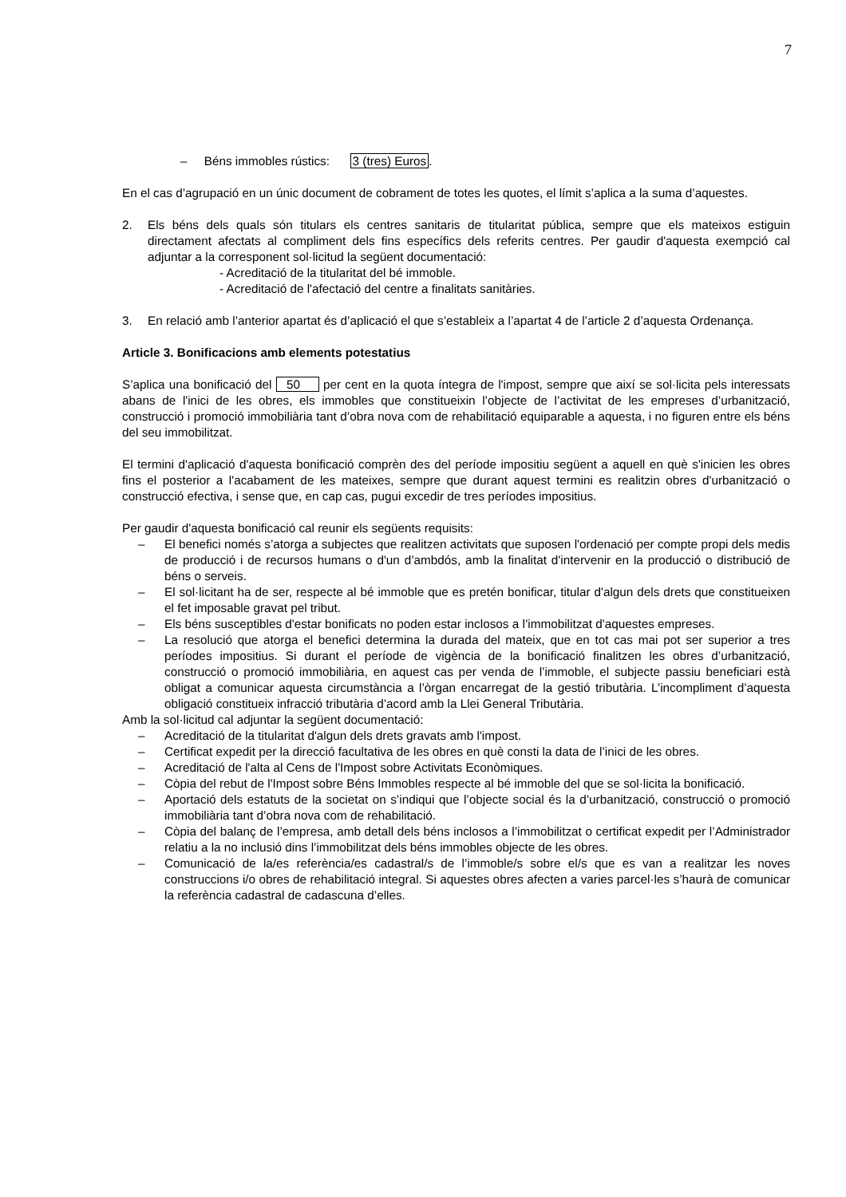7
– Béns immobles rústics: 3 (tres) Euros.
En el cas d’agrupació en un únic document de cobrament de totes les quotes, el límit s’aplica a la suma d’aquestes.
2. Els béns dels quals són titulars els centres sanitaris de titularitat pública, sempre que els mateixos estiguin directament afectats al compliment dels fins específics dels referits centres. Per gaudir d'aquesta exempció cal adjuntar a la corresponent sol·licitud la següent documentació:
- Acreditació de la titularitat del bé immoble.
- Acreditació de l'afectació del centre a finalitats sanitàries.
3. En relació amb l’anterior apartat és d’aplicació el que s’estableix a l’apartat 4 de l’article 2 d’aquesta Ordenança.
Article 3. Bonificacions amb elements potestatius
S’aplica una bonificació del 50 per cent en la quota íntegra de l'impost, sempre que així se sol·licita pels interessats abans de l'inici de les obres, els immobles que constitueixin l’objecte de l’activitat de les empreses d’urbanització, construcció i promoció immobiliària tant d’obra nova com de rehabilitació equiparable a aquesta, i no figuren entre els béns del seu immobilitzat.
El termini d'aplicació d'aquesta bonificació comprèn des del període impositiu següent a aquell en què s'inicien les obres fins el posterior a l'acabament de les mateixes, sempre que durant aquest termini es realitzin obres d'urbanització o construcció efectiva, i sense que, en cap cas, pugui excedir de tres períodes impositius.
Per gaudir d'aquesta bonificació cal reunir els següents requisits:
– El benefici només s’atorga a subjectes que realitzen activitats que suposen l'ordenació per compte propi dels medis de producció i de recursos humans o d'un d’ambdós, amb la finalitat d'intervenir en la producció o distribució de béns o serveis.
– El sol·licitant ha de ser, respecte al bé immoble que es pretén bonificar, titular d'algun dels drets que constitueixen el fet imposable gravat pel tribut.
– Els béns susceptibles d'estar bonificats no poden estar inclosos a l’immobilitzat d'aquestes empreses.
– La resolució que atorga el benefici determina la durada del mateix, que en tot cas mai pot ser superior a tres períodes impositius. Si durant el període de vigència de la bonificació finalitzen les obres d’urbanització, construcció o promoció immobiliària, en aquest cas per venda de l’immoble, el subjecte passiu beneficiari està obligat a comunicar aquesta circumstància a l’òrgan encarregat de la gestió tributària. L’incompliment d’aquesta obligació constitueix infracció tributària d’acord amb la Llei General Tributària.
Amb la sol·licitud cal adjuntar la següent documentació:
– Acreditació de la titularitat d'algun dels drets gravats amb l'impost.
– Certificat expedit per la direcció facultativa de les obres en què consti la data de l’inici de les obres.
– Acreditació de l'alta al Cens de l'Impost sobre Activitats Econòmiques.
– Còpia del rebut de l'Impost sobre Béns Immobles respecte al bé immoble del que se sol·licita la bonificació.
– Aportació dels estatuts de la societat on s’indiqui que l’objecte social és la d’urbanització, construcció o promoció immobiliària tant d’obra nova com de rehabilitació.
– Còpia del balanç de l’empresa, amb detall dels béns inclosos a l’immobilitzat o certificat expedit per l’Administrador relatiu a la no inclusió dins l’immobilitzat dels béns immobles objecte de les obres.
– Comunicació de la/es referència/es cadastral/s de l’immoble/s sobre el/s que es van a realitzar les noves construccions i/o obres de rehabilitació integral. Si aquestes obres afecten a varies parcel·les s’haurà de comunicar la referència cadastral de cadascuna d’elles.